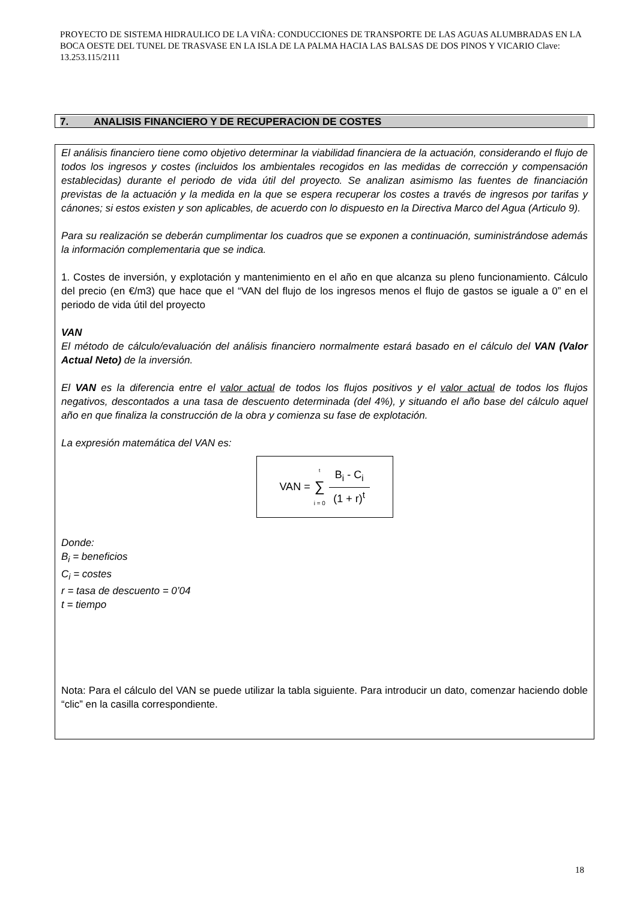PROYECTO DE SISTEMA HIDRAULICO DE LA VIÑA: CONDUCCIONES DE TRANSPORTE DE LAS AGUAS ALUMBRADAS EN LA BOCA OESTE DEL TUNEL DE TRASVASE EN LA ISLA DE LA PALMA HACIA LAS BALSAS DE DOS PINOS Y VICARIO Clave: 13.253.115/2111
7. ANALISIS FINANCIERO Y DE RECUPERACION DE COSTES
El análisis financiero tiene como objetivo determinar la viabilidad financiera de la actuación, considerando el flujo de todos los ingresos y costes (incluidos los ambientales recogidos en las medidas de corrección y compensación establecidas) durante el periodo de vida útil del proyecto. Se analizan asimismo las fuentes de financiación previstas de la actuación y la medida en la que se espera recuperar los costes a través de ingresos por tarifas y cánones; si estos existen y son aplicables, de acuerdo con lo dispuesto en la Directiva Marco del Agua (Articulo 9).
Para su realización se deberán cumplimentar los cuadros que se exponen a continuación, suministrándose además la información complementaria que se indica.
1. Costes de inversión, y explotación y mantenimiento en el año en que alcanza su pleno funcionamiento. Cálculo del precio (en €/m3) que hace que el “VAN del flujo de los ingresos menos el flujo de gastos se iguale a 0” en el periodo de vida útil del proyecto
VAN
El método de cálculo/evaluación del análisis financiero normalmente estará basado en el cálculo del VAN (Valor Actual Neto) de la inversión.
El VAN es la diferencia entre el valor actual de todos los flujos positivos y el valor actual de todos los flujos negativos, descontados a una tasa de descuento determinada (del 4%), y situando el año base del cálculo aquel año en que finaliza la construcción de la obra y comienza su fase de explotación.
La expresión matemática del VAN es:
VAN =<sup>t</sup>
∑
i = 0
B<sub>i</sub> - C<sub>i</sub>
(1 + r)<sup>t</sup>
Donde:
B<sub>i</sub> = beneficios
C<sub>i</sub> = costes
r = tasa de descuento = 0’04
t = tiempo
Nota: Para el cálculo del VAN se puede utilizar la tabla siguiente. Para introducir un dato, comenzar haciendo doble “clic” en la casilla correspondiente.
18